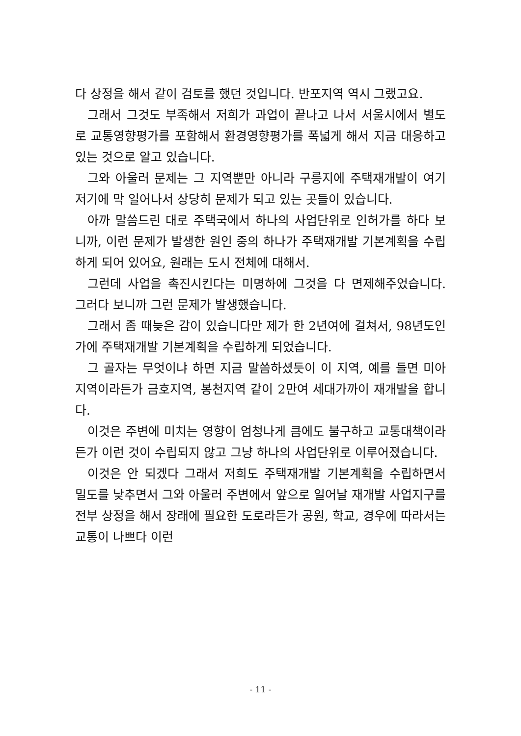다 상정을 해서 같이 검토를 했던 것입니다. 반포지역 역시 그랬고요.
그래서 그것도 부족해서 저희가 과업이 끝나고 나서 서울시에서 별도로 교통영향평가를 포함해서 환경영향평가를 폭넓게 해서 지금 대응하고 있는 것으로 알고 있습니다.
그와 아울러 문제는 그 지역뿐만 아니라 구릉지에 주택재개발이 여기 저기에 막 일어나서 상당히 문제가 되고 있는 곳들이 있습니다.
아까 말씀드린 대로 주택국에서 하나의 사업단위로 인허가를 하다 보니까, 이런 문제가 발생한 원인 중의 하나가 주택재개발 기본계획을 수립하게 되어 있어요, 원래는 도시 전체에 대해서.
그런데 사업을 촉진시킨다는 미명하에 그것을 다 면제해주었습니다. 그러다 보니까 그런 문제가 발생했습니다.
그래서 좀 때늦은 감이 있습니다만 제가 한 2년여에 걸쳐서, 98년도인가에 주택재개발 기본계획을 수립하게 되었습니다.
그 골자는 무엇이냐 하면 지금 말씀하셨듯이 이 지역, 예를 들면 미아지역이라든가 금호지역, 봉천지역 같이 2만여 세대가까이 재개발을 합니다.
이것은 주변에 미치는 영향이 엄청나게 큼에도 불구하고 교통대책이라든가 이런 것이 수립되지 않고 그냥 하나의 사업단위로 이루어졌습니다.
이것은 안 되겠다 그래서 저희도 주택재개발 기본계획을 수립하면서 밀도를 낮추면서 그와 아울러 주변에서 앞으로 일어날 재개발 사업지구를 전부 상정을 해서 장래에 필요한 도로라든가 공원, 학교, 경우에 따라서는 교통이 나쁘다 이런
- 11 -